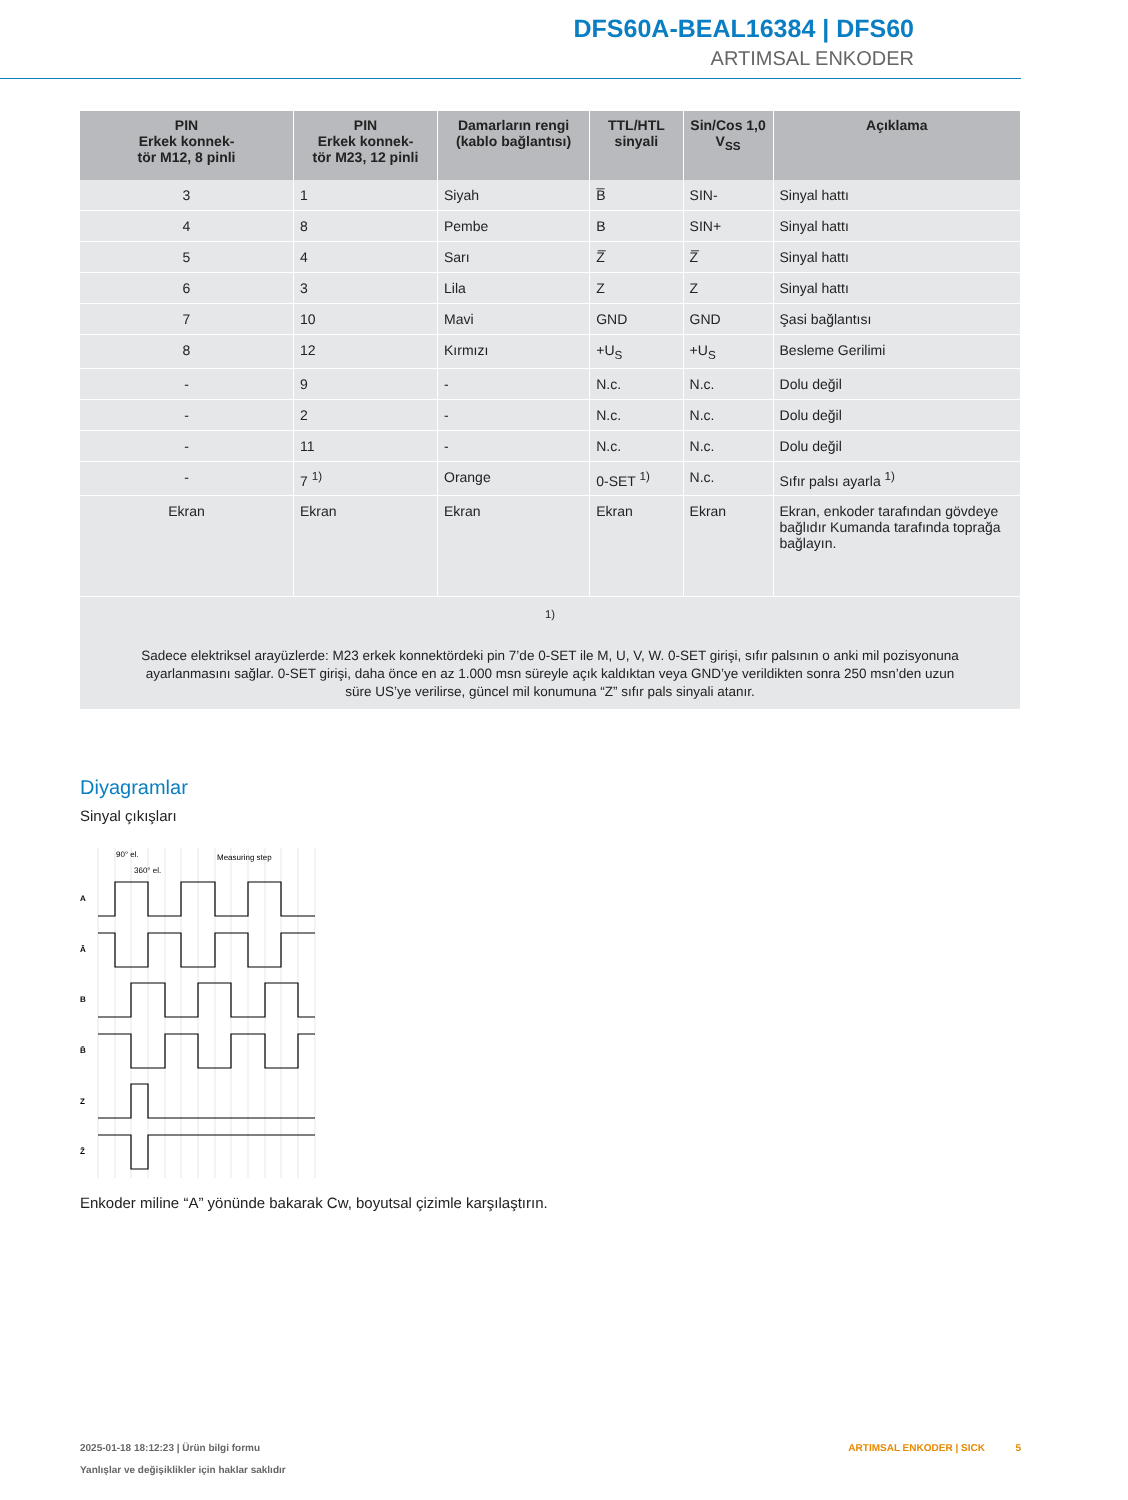DFS60A-BEAL16384 | DFS60
ARTIMSAL ENKODER
| PIN Erkek konnek- tör M12, 8 pinli | PIN Erkek konnek- tör M23, 12 pinli | Damarların rengi (kablo bağlantısı) | TTL/HTL sinyali | Sin/Cos 1,0 V<sub>SS</sub> | Açıklama |
| --- | --- | --- | --- | --- | --- |
| 3 | 1 | Siyah | B̅ | SIN- | Sinyal hattı |
| 4 | 8 | Pembe | B | SIN+ | Sinyal hattı |
| 5 | 4 | Sarı | Z̅ | Z̅ | Sinyal hattı |
| 6 | 3 | Lila | Z | Z | Sinyal hattı |
| 7 | 10 | Mavi | GND | GND | Şasi bağlantısı |
| 8 | 12 | Kırmızı | +U<sub>S</sub> | +U<sub>S</sub> | Besleme Gerilimi |
| - | 9 | - | N.c. | N.c. | Dolu değil |
| - | 2 | - | N.c. | N.c. | Dolu değil |
| - | 11 | - | N.c. | N.c. | Dolu değil |
| - | 7 <sup>1)</sup> | Orange | 0-SET <sup>1)</sup> | N.c. | Sıfır palsı ayarla <sup>1)</sup> |
| Ekran | Ekran | Ekran | Ekran | Ekran | Ekran, enkoder tarafından gövdeye bağlıdır Kumanda tarafında toprağa bağlayın. |
| <sup>1)</sup> Sadece elektriksel arayüzlerde: M23 erkek konnektördeki pin 7’de 0-SET ile M, U, V, W. 0-SET girişi, sıfır palsının o anki mil pozisyonuna ayarlanmasını sağlar. 0-SET girişi, daha önce en az 1.000 msn süreyle açık kaldıktan veya GND’ye verildikten sonra 250 msn’den uzun süre US’ye verilirse, güncel mil konumuna “Z” sıfır pals sinyali atanır. | | | | | |
Diyagramlar
Sinyal çıkışları
A
Ā
B
B̄
Z
Z̄
90° el.
360° el.
Measuring step
Enkoder miline “A” yönünde bakarak Cw, boyutsal çizimle karşılaştırın.
2025-01-18 18:12:23 | Ürün bilgi formu
Yanlışlar ve değişiklikler için haklar saklıdır
ARTIMSAL ENKODER | SICK 5